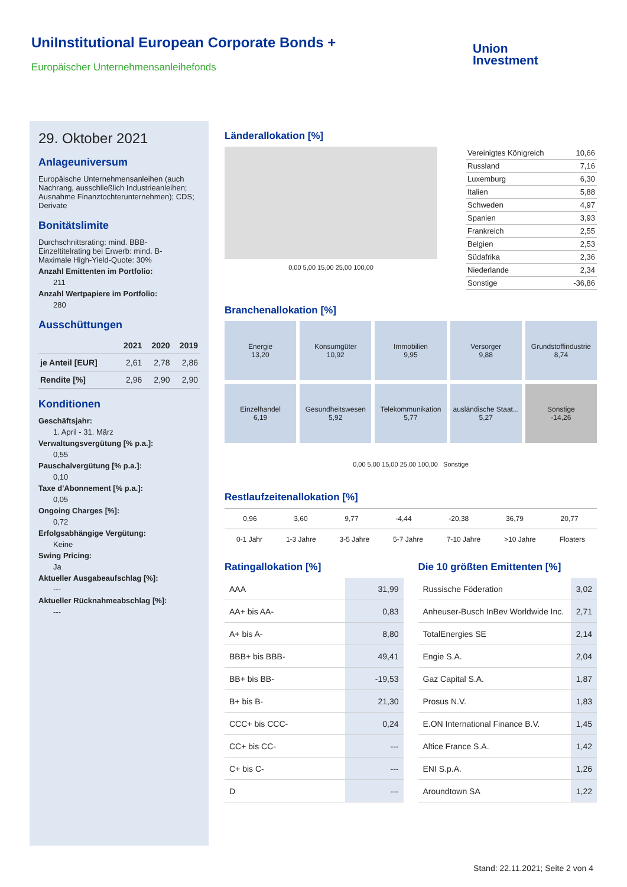UniInstitutional European Corporate Bonds +
Europäischer Unternehmensanleihefonds
Union
Investment
29. Oktober 2021
Anlageuniversum
Europäische Unternehmensanleihen (auch Nachrang, ausschließlich Industrieanleihen; Ausnahme Finanztochterunternehmen); CDS; Derivate
Bonitätslimite
Durchschnittsrating: mind. BBB-
Einzeltitelrating bei Erwerb: mind. B-
Maximale High-Yield-Quote: 30%
Anzahl Emittenten im Portfolio:
211
Anzahl Wertpapiere im Portfolio:
280
Ausschüttungen
| | 2021 | 2020 | 2019 |
| --- | --- | --- | --- |
| je Anteil [EUR] | 2,61 | 2,78 | 2,86 |
| Rendite [%] | 2,96 | 2,90 | 2,90 |
Konditionen
Geschäftsjahr:
1. April - 31. März
Verwaltungsvergütung [% p.a.]:
0,55
Pauschalvergütung [% p.a.]:
0,10
Taxe d'Abonnement [% p.a.]:
0,05
Ongoing Charges [%]:
0,72
Erfolgsabhängige Vergütung:
Keine
Swing Pricing:
Ja
Aktueller Ausgabeaufschlag [%]:
---
Aktueller Rücknahmeabschlag [%]:
---
Länderallokation [%]
0,00 5,00 15,00 25,00 100,00
| Vereinigtes Königreich | 10,66 |
| Russland | 7,16 |
| Luxemburg | 6,30 |
| Italien | 5,88 |
| Schweden | 4,97 |
| Spanien | 3,93 |
| Frankreich | 2,55 |
| Belgien | 2,53 |
| Südafrika | 2,36 |
| Niederlande | 2,34 |
| Sonstige | -36,86 |
Branchenallokation [%]
Energie
13,20
Konsumgüter
10,92
Immobilien
9,95
Versorger
9,88
Grundstoffindustrie
8,74
Einzelhandel
6,19
Gesundheitswesen
5,92
Telekommunikation
5,77
ausländische Staat...
5,27
Sonstige
-14,26
0,00 5,00 15,00 25,00 100,00 Sonstige
Restlaufzeitenallokation [%]
0,96 3,60 9,77 -4,44 -20,38 36,79 20,77
0-1 Jahr 1-3 Jahre 3-5 Jahre 5-7 Jahre 7-10 Jahre >10 Jahre Floaters
Ratingallokation [%]
| AAA | 31,99 |
| AA+ bis AA- | 0,83 |
| A+ bis A- | 8,80 |
| BBB+ bis BBB- | 49,41 |
| BB+ bis BB- | -19,53 |
| B+ bis B- | 21,30 |
| CCC+ bis CCC- | 0,24 |
| CC+ bis CC- | --- |
| C+ bis C- | --- |
| D | --- |
Die 10 größten Emittenten [%]
| Russische Föderation | 3,02 |
| Anheuser-Busch InBev Worldwide Inc. | 2,71 |
| TotalEnergies SE | 2,14 |
| Engie S.A. | 2,04 |
| Gaz Capital S.A. | 1,87 |
| Prosus N.V. | 1,83 |
| E.ON International Finance B.V. | 1,45 |
| Altice France S.A. | 1,42 |
| ENI S.p.A. | 1,26 |
| Aroundtown SA | 1,22 |
Stand: 22.11.2021; Seite 2 von 4